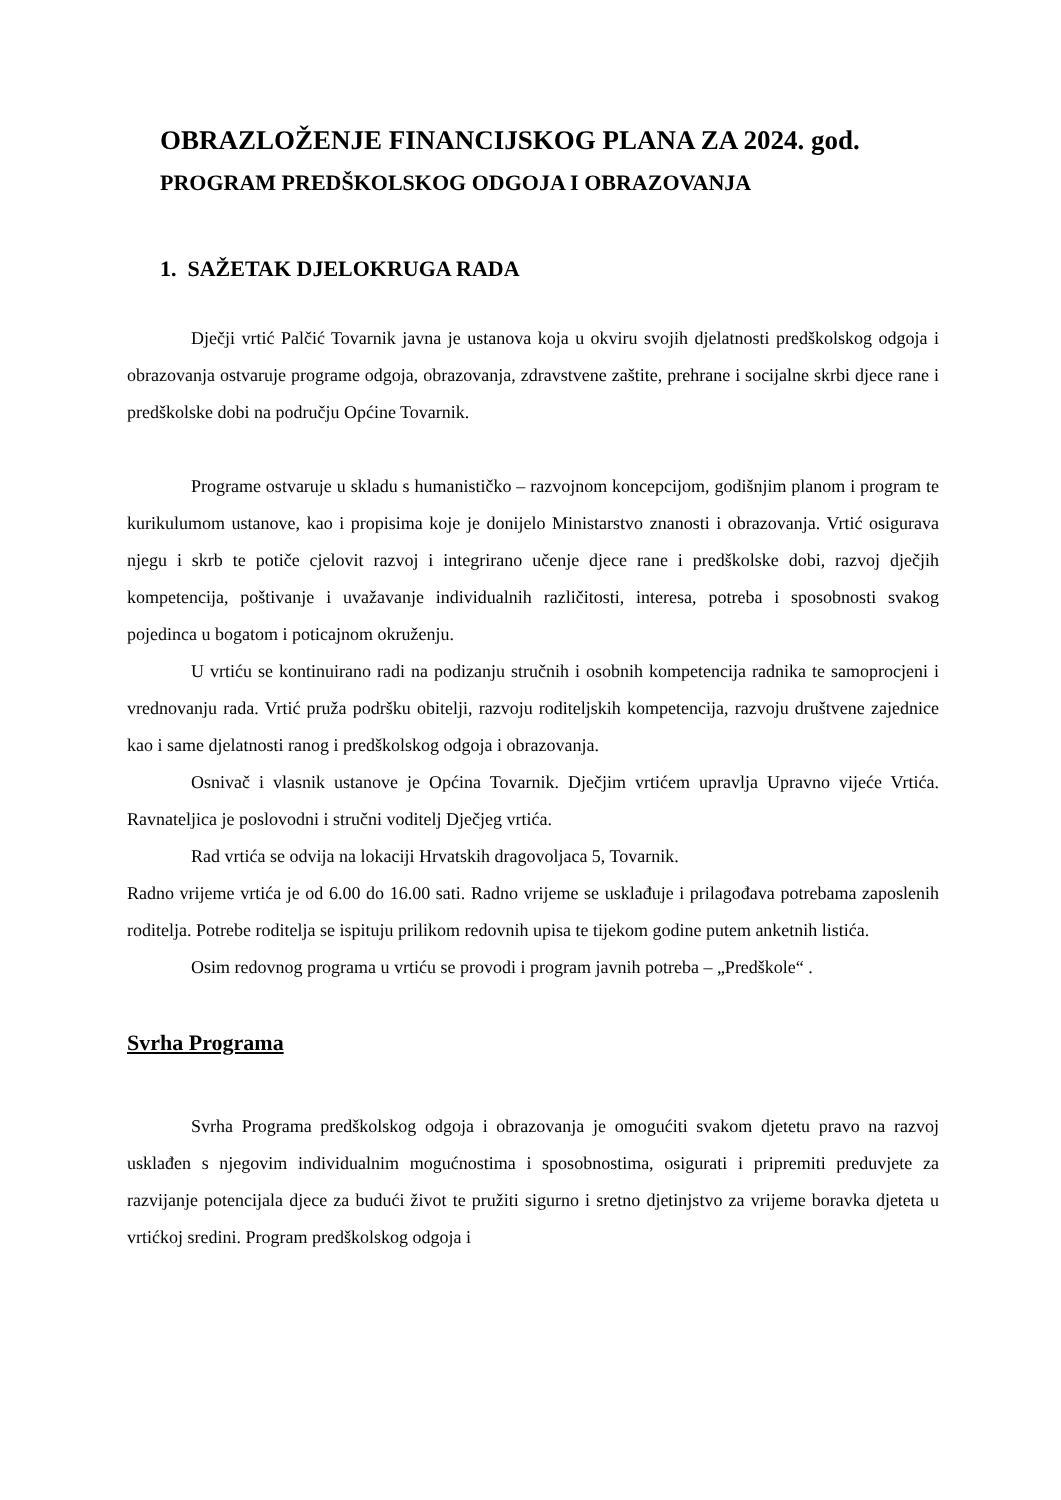OBRAZLOŽENJE FINANCIJSKOG PLANA ZA 2024. god.
PROGRAM PREDŠKOLSKOG ODGOJA I OBRAZOVANJA
1. SAŽETAK DJELOKRUGA RADA
Dječji vrtić Palčić Tovarnik javna je ustanova koja u okviru svojih djelatnosti predškolskog odgoja i obrazovanja ostvaruje programe odgoja, obrazovanja, zdravstvene zaštite, prehrane i socijalne skrbi djece rane i predškolske dobi na području Općine Tovarnik.
Programe ostvaruje u skladu s humanističko – razvojnom koncepcijom, godišnjim planom i program te kurikulumom ustanove, kao i propisima koje je donijelo Ministarstvo znanosti i obrazovanja. Vrtić osigurava njegu i skrb te potiče cjelovit razvoj i integrirano učenje djece rane i predškolske dobi, razvoj dječjih kompetencija, poštivanje i uvažavanje individualnih različitosti, interesa, potreba i sposobnosti svakog pojedinca u bogatom i poticajnom okruženju.
U vrtiću se kontinuirano radi na podizanju stručnih i osobnih kompetencija radnika te samoprocjeni i vrednovanju rada. Vrtić pruža podršku obitelji, razvoju roditeljskih kompetencija, razvoju društvene zajednice kao i same djelatnosti ranog i predškolskog odgoja i obrazovanja.
Osnivač i vlasnik ustanove je Općina Tovarnik. Dječjim vrtićem upravlja Upravno vijeće Vrtića. Ravnateljica je poslovodni i stručni voditelj Dječjeg vrtića.
Rad vrtića se odvija na lokaciji Hrvatskih dragovoljaca 5, Tovarnik.
Radno vrijeme vrtića je od 6.00 do 16.00 sati. Radno vrijeme se usklađuje i prilagođava potrebama zaposlenih roditelja. Potrebe roditelja se ispituju prilikom redovnih upisa te tijekom godine putem anketnih listića.
Osim redovnog programa u vrtiću se provodi i program javnih potreba – „Predškole“ .
Svrha Programa
Svrha Programa predškolskog odgoja i obrazovanja je omogućiti svakom djetetu pravo na razvoj usklađen s njegovim individualnim mogućnostima i sposobnostima, osigurati i pripremiti preduvjete za razvijanje potencijala djece za budući život te pružiti sigurno i sretno djetinjstvo za vrijeme boravka djeteta u vrtićkoj sredini. Program predškolskog odgoja i